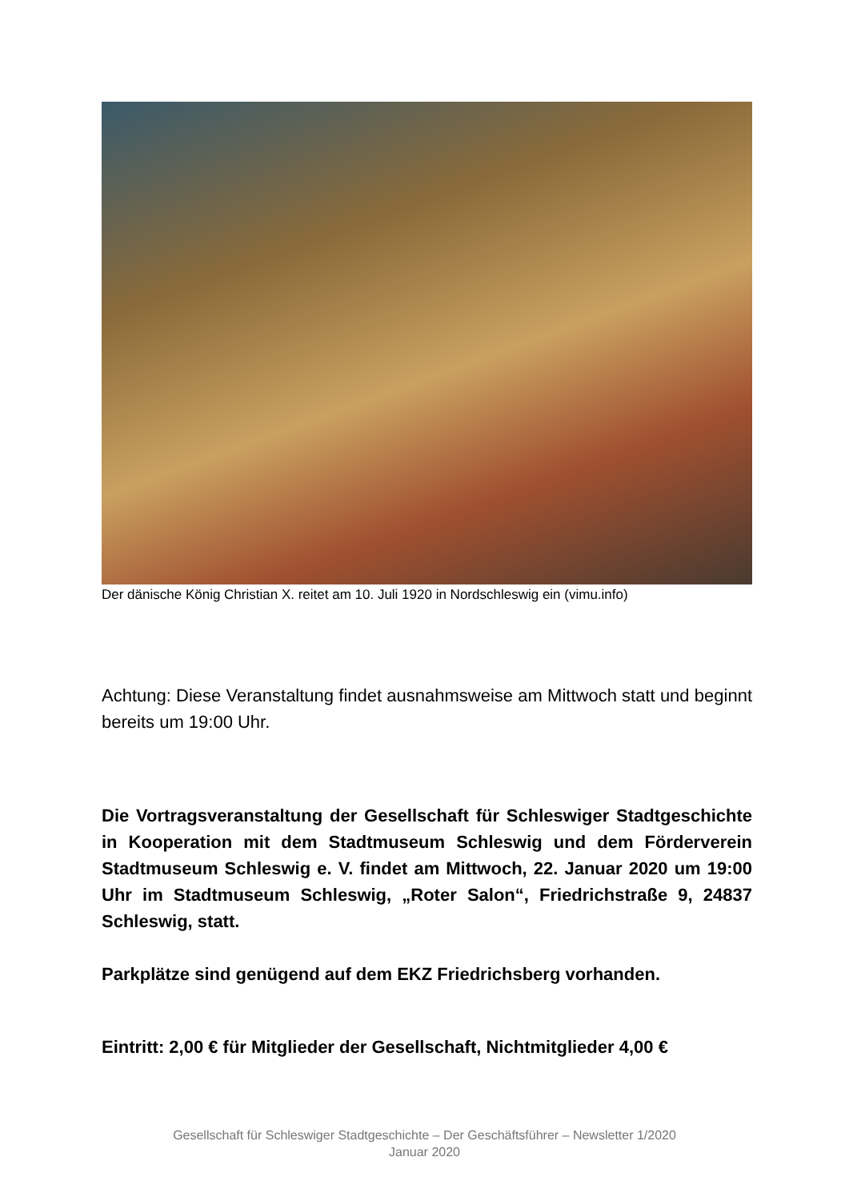Der dänische König Christian X. reitet am 10. Juli 1920 in Nordschleswig ein (vimu.info)
Achtung: Diese Veranstaltung findet ausnahmsweise am Mittwoch statt und beginnt bereits um 19:00 Uhr.
Die Vortragsveranstaltung der Gesellschaft für Schleswiger Stadtgeschichte in Kooperation mit dem Stadtmuseum Schleswig und dem Förderverein Stadtmuseum Schleswig e. V. findet am Mittwoch, 22. Januar 2020 um 19:00 Uhr im Stadtmuseum Schleswig, „Roter Salon“, Friedrichstraße 9, 24837 Schleswig, statt.
Parkplätze sind genügend auf dem EKZ Friedrichsberg vorhanden.
Eintritt: 2,00 € für Mitglieder der Gesellschaft, Nichtmitglieder 4,00 €
Gesellschaft für Schleswiger Stadtgeschichte – Der Geschäftsführer – Newsletter 1/2020
Januar 2020